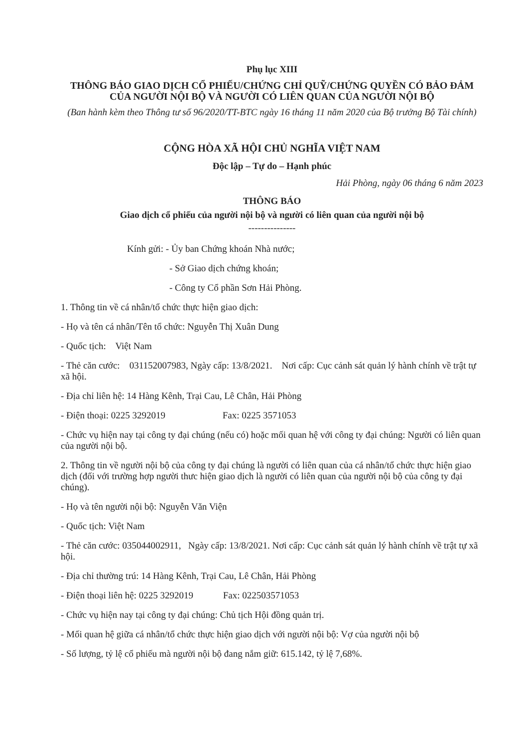Phụ lục XIII
THÔNG BÁO GIAO DỊCH CỔ PHIẾU/CHỨNG CHỈ QUỸ/CHỨNG QUYỀN CÓ BẢO ĐẢM CỦA NGƯỜI NỘI BỘ VÀ NGƯỜI CÓ LIÊN QUAN CỦA NGƯỜI NỘI BỘ
(Ban hành kèm theo Thông tư số 96/2020/TT-BTC ngày 16 tháng 11 năm 2020 của Bộ trưởng Bộ Tài chính)
CỘNG HÒA XÃ HỘI CHỦ NGHĨA VIỆT NAM
Độc lập – Tự do – Hạnh phúc
Hải Phòng, ngày 06 tháng 6 năm 2023
THÔNG BÁO
Giao dịch cổ phiếu của người nội bộ và người có liên quan của người nội bộ
---------------
Kính gửi: - Ủy ban Chứng khoán Nhà nước;
- Sở Giao dịch chứng khoán;
- Công ty Cổ phần Sơn Hải Phòng.
1. Thông tin về cá nhân/tổ chức thực hiện giao dịch:
- Họ và tên cá nhân/Tên tổ chức: Nguyễn Thị Xuân Dung
- Quốc tịch: Việt Nam
- Thẻ căn cước: 031152007983, Ngày cấp: 13/8/2021. Nơi cấp: Cục cảnh sát quản lý hành chính về trật tự xã hội.
- Địa chỉ liên hệ: 14 Hàng Kênh, Trại Cau, Lê Chân, Hải Phòng
- Điện thoại: 0225 3292019 Fax: 0225 3571053
- Chức vụ hiện nay tại công ty đại chúng (nếu có) hoặc mối quan hệ với công ty đại chúng: Người có liên quan của người nội bộ.
2. Thông tin về người nội bộ của công ty đại chúng là người có liên quan của cá nhân/tổ chức thực hiện giao dịch (đối với trường hợp người thưc hiện giao dịch là người có liên quan của người nội bộ của công ty đại chúng).
- Họ và tên người nội bộ: Nguyễn Văn Viện
- Quốc tịch: Việt Nam
- Thẻ căn cước: 035044002911, Ngày cấp: 13/8/2021. Nơi cấp: Cục cảnh sát quản lý hành chính về trật tự xã hội.
- Địa chỉ thường trú: 14 Hàng Kênh, Trại Cau, Lê Chân, Hải Phòng
- Điện thoại liên hệ: 0225 3292019 Fax: 022503571053
- Chức vụ hiện nay tại công ty đại chúng: Chủ tịch Hội đồng quản trị.
- Mối quan hệ giữa cá nhân/tổ chức thực hiện giao dịch với người nội bộ: Vợ của người nội bộ
- Số lượng, tỷ lệ cổ phiếu mà người nội bộ đang nắm giữ: 615.142, tỷ lệ 7,68%.